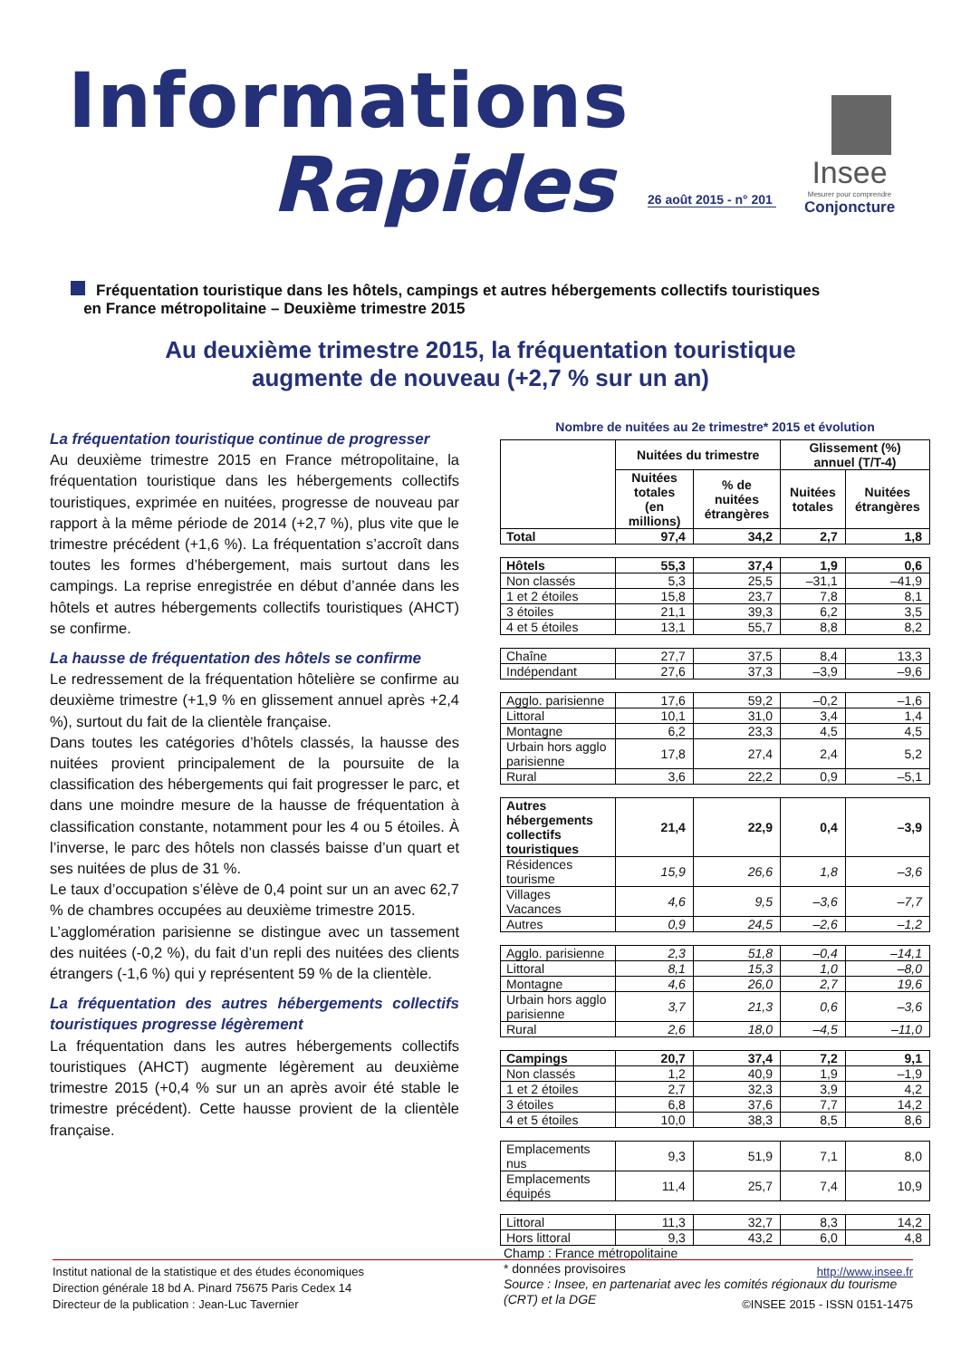Informations
Rapides
26 août 2015 - n° 201
Insee
Mesurer pour comprendre
Conjoncture
Fréquentation touristique dans les hôtels, campings et autres hébergements collectifs touristiques
en France métropolitaine – Deuxième trimestre 2015
Au deuxième trimestre 2015, la fréquentation touristique
augmente de nouveau (+2,7 % sur un an)
La fréquentation touristique continue de progresser
Au deuxième trimestre 2015 en France métropolitaine, la fréquentation touristique dans les hébergements collectifs touristiques, exprimée en nuitées, progresse de nouveau par rapport à la même période de 2014 (+2,7 %), plus vite que le trimestre précédent (+1,6 %). La fréquentation s’accroît dans toutes les formes d’hébergement, mais surtout dans les campings. La reprise enregistrée en début d’année dans les hôtels et autres hébergements collectifs touristiques (AHCT) se confirme.
La hausse de fréquentation des hôtels se confirme
Le redressement de la fréquentation hôtelière se confirme au deuxième trimestre (+1,9 % en glissement annuel après +2,4 %), surtout du fait de la clientèle française.
Dans toutes les catégories d’hôtels classés, la hausse des nuitées provient principalement de la poursuite de la classification des hébergements qui fait progresser le parc, et dans une moindre mesure de la hausse de fréquentation à classification constante, notamment pour les 4 ou 5 étoiles. À l’inverse, le parc des hôtels non classés baisse d’un quart et ses nuitées de plus de 31 %.
Le taux d’occupation s’élève de 0,4 point sur un an avec 62,7 % de chambres occupées au deuxième trimestre 2015.
L’agglomération parisienne se distingue avec un tassement des nuitées (-0,2 %), du fait d’un repli des nuitées des clients étrangers (-1,6 %) qui y représentent 59 % de la clientèle.
La fréquentation des autres hébergements collectifs touristiques progresse légèrement
La fréquentation dans les autres hébergements collectifs touristiques (AHCT) augmente légèrement au deuxième trimestre 2015 (+0,4 % sur un an après avoir été stable le trimestre précédent). Cette hausse provient de la clientèle française.
Nombre de nuitées au 2e trimestre* 2015 et évolution
| | Nuitées du trimestre | | Glissement (%) annuel (T/T-4) | |
| --- | --- | --- | --- | --- |
| | Nuitées totales (en millions) | % de nuitées étrangères | Nuitées totales | Nuitées étrangères |
| Total | 97,4 | 34,2 | 2,7 | 1,8 |
| Hôtels | 55,3 | 37,4 | 1,9 | 0,6 |
| Non classés | 5,3 | 25,5 | –31,1 | –41,9 |
| 1 et 2 étoiles | 15,8 | 23,7 | 7,8 | 8,1 |
| 3 étoiles | 21,1 | 39,3 | 6,2 | 3,5 |
| 4 et 5 étoiles | 13,1 | 55,7 | 8,8 | 8,2 |
| Chaîne | 27,7 | 37,5 | 8,4 | 13,3 |
| Indépendant | 27,6 | 37,3 | –3,9 | –9,6 |
| Agglo. parisienne | 17,6 | 59,2 | –0,2 | –1,6 |
| Littoral | 10,1 | 31,0 | 3,4 | 1,4 |
| Montagne | 6,2 | 23,3 | 4,5 | 4,5 |
| Urbain hors agglo parisienne | 17,8 | 27,4 | 2,4 | 5,2 |
| Rural | 3,6 | 22,2 | 0,9 | –5,1 |
| Autres hébergements collectifs touristiques | 21,4 | 22,9 | 0,4 | –3,9 |
| Résidences tourisme | 15,9 | 26,6 | 1,8 | –3,6 |
| Villages Vacances | 4,6 | 9,5 | –3,6 | –7,7 |
| Autres | 0,9 | 24,5 | –2,6 | –1,2 |
| Agglo. parisienne | 2,3 | 51,8 | –0,4 | –14,1 |
| Littoral | 8,1 | 15,3 | 1,0 | –8,0 |
| Montagne | 4,6 | 26,0 | 2,7 | 19,6 |
| Urbain hors agglo parisienne | 3,7 | 21,3 | 0,6 | –3,6 |
| Rural | 2,6 | 18,0 | –4,5 | –11,0 |
| Campings | 20,7 | 37,4 | 7,2 | 9,1 |
| Non classés | 1,2 | 40,9 | 1,9 | –1,9 |
| 1 et 2 étoiles | 2,7 | 32,3 | 3,9 | 4,2 |
| 3 étoiles | 6,8 | 37,6 | 7,7 | 14,2 |
| 4 et 5 étoiles | 10,0 | 38,3 | 8,5 | 8,6 |
| Emplacements nus | 9,3 | 51,9 | 7,1 | 8,0 |
| Emplacements équipés | 11,4 | 25,7 | 7,4 | 10,9 |
| Littoral | 11,3 | 32,7 | 8,3 | 14,2 |
| Hors littoral | 9,3 | 43,2 | 6,0 | 4,8 |
Champ : France métropolitaine
* données provisoires
Source : Insee, en partenariat avec les comités régionaux du tourisme (CRT) et la DGE
Institut national de la statistique et des études économiques
Direction générale 18 bd A. Pinard 75675 Paris Cedex 14
Directeur de la publication : Jean-Luc Tavernier
http://www.insee.fr
©INSEE 2015 - ISSN 0151-1475